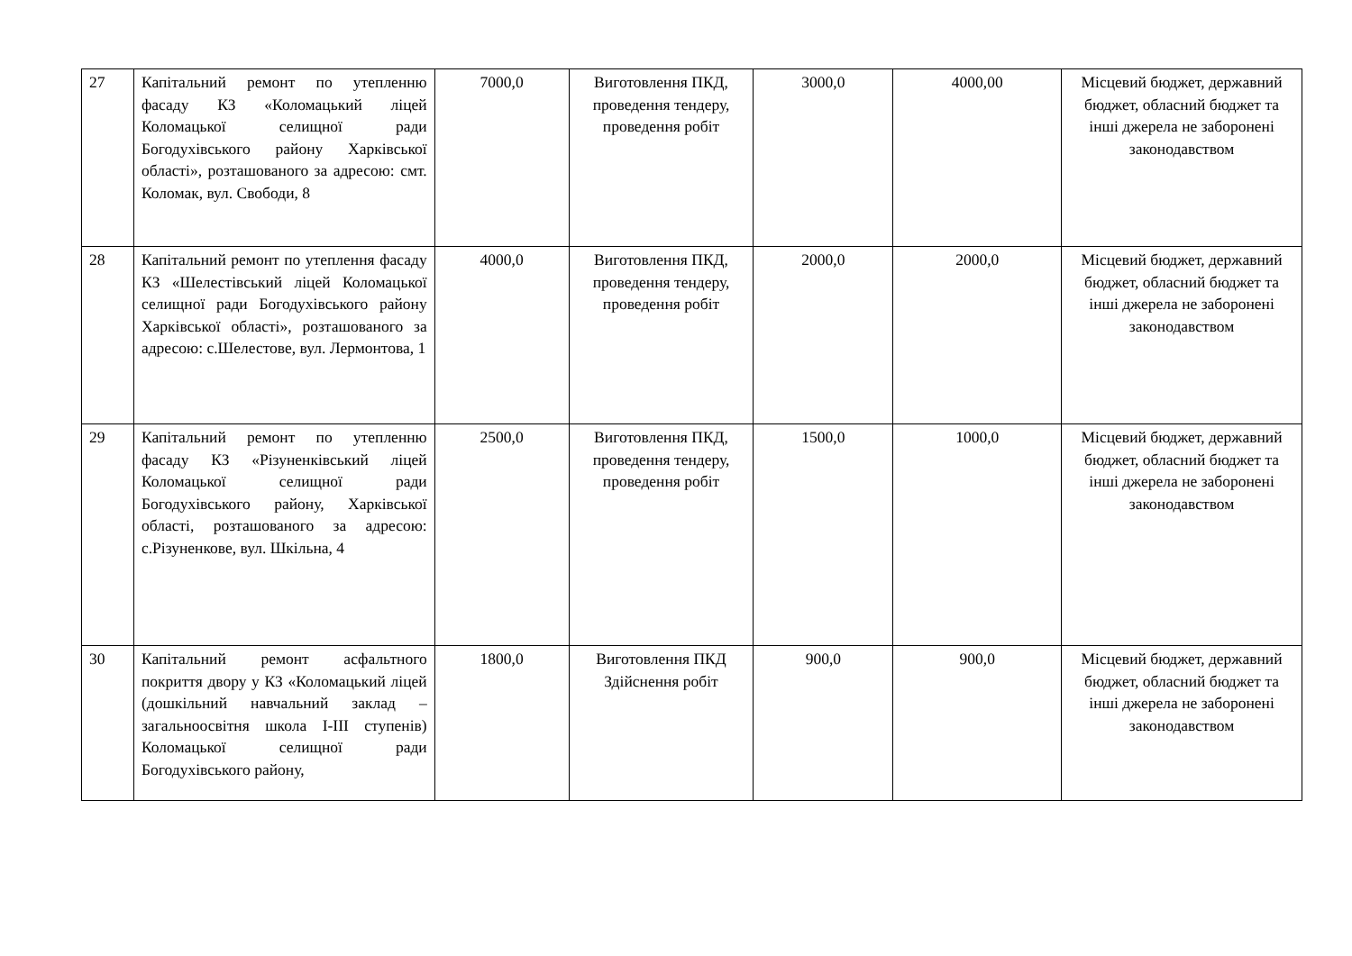| 27 | Капітальний ремонт по утепленню фасаду КЗ «Коломацький ліцей Коломацької селищної ради Богодухівського району Харківської області», розташованого за адресою: смт. Коломак, вул. Свободи, 8 | 7000,0 | Виготовлення ПКД, проведення тендеру, проведення робіт | 3000,0 | 4000,00 | Місцевий бюджет, державний бюджет, обласний бюджет та інші джерела не заборонені законодавством |
| 28 | Капітальний ремонт по утеплення фасаду КЗ «Шелестівський ліцей Коломацької селищної ради Богодухівського району Харківської області», розташованого за адресою: с.Шелестове, вул. Лермонтова, 1 | 4000,0 | Виготовлення ПКД, проведення тендеру, проведення робіт | 2000,0 | 2000,0 | Місцевий бюджет, державний бюджет, обласний бюджет та інші джерела не заборонені законодавством |
| 29 | Капітальний ремонт по утепленню фасаду КЗ «Різуненківський ліцей Коломацької селищної ради Богодухівського району, Харківської області, розташованого за адресою: с.Різуненкове, вул. Шкільна, 4 | 2500,0 | Виготовлення ПКД, проведення тендеру, проведення робіт | 1500,0 | 1000,0 | Місцевий бюджет, державний бюджет, обласний бюджет та інші джерела не заборонені законодавством |
| 30 | Капітальний ремонт асфальтного покриття двору у КЗ «Коломацький ліцей (дошкільний навчальний заклад – загальноосвітня школа І-ІІІ ступенів) Коломацької селищної ради Богодухівського району, | 1800,0 | Виготовлення ПКД Здійснення робіт | 900,0 | 900,0 | Місцевий бюджет, державний бюджет, обласний бюджет та інші джерела не заборонені законодавством |